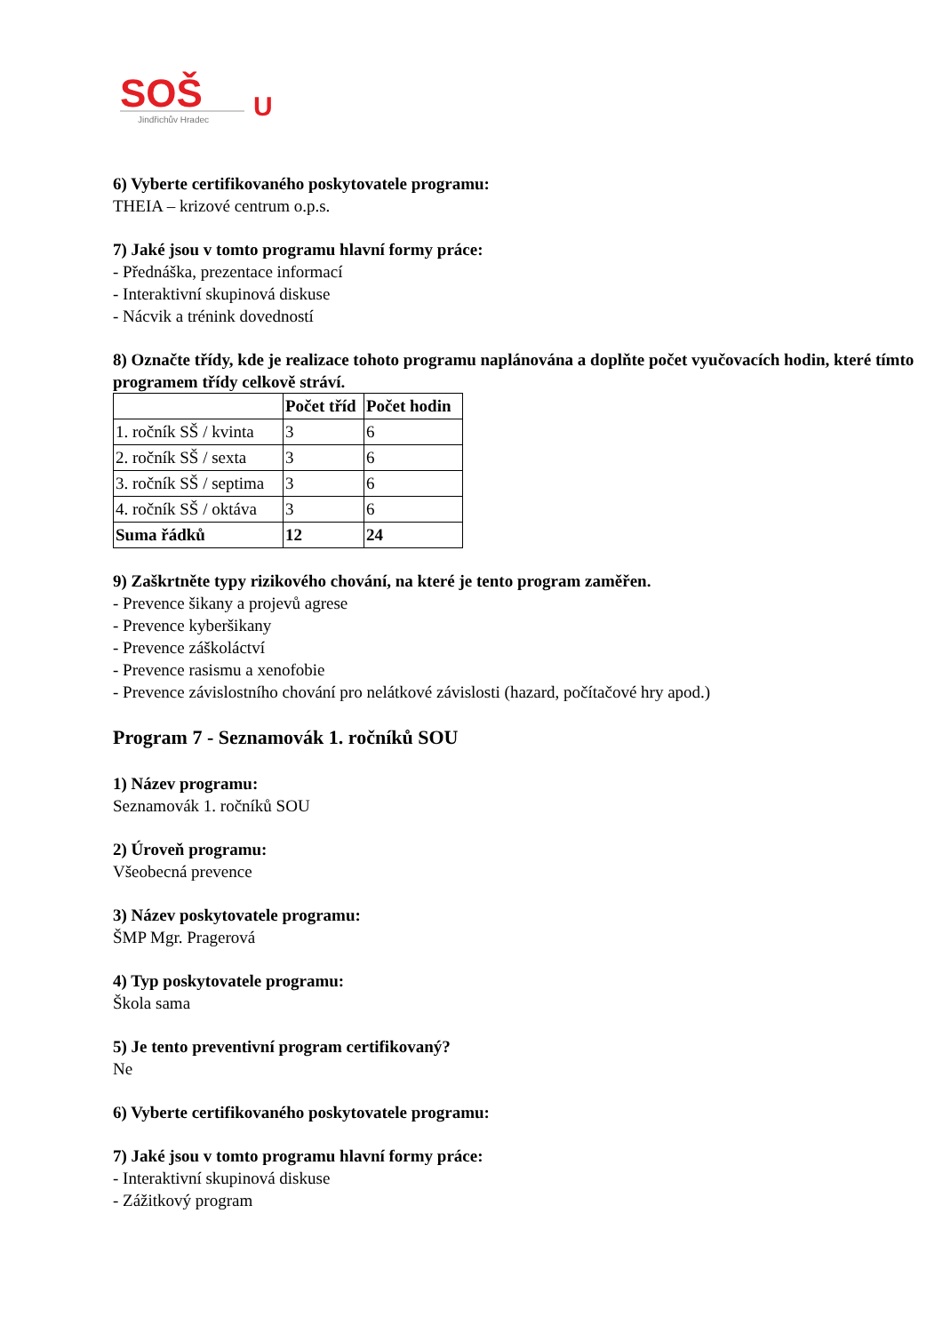SOŠ
U
Jindřichův Hradec
6) Vyberte certifikovaného poskytovatele programu:
THEIA – krizové centrum o.p.s.
7) Jaké jsou v tomto programu hlavní formy práce:
- Přednáška, prezentace informací
- Interaktivní skupinová diskuse
- Nácvik a trénink dovedností
8) Označte třídy, kde je realizace tohoto programu naplánována a doplňte počet vyučovacích hodin, které tímto programem třídy celkově stráví.
| | Počet tříd | Počet hodin |
| --- | --- | --- |
| 1. ročník SŠ / kvinta | 3 | 6 |
| 2. ročník SŠ / sexta | 3 | 6 |
| 3. ročník SŠ / septima | 3 | 6 |
| 4. ročník SŠ / oktáva | 3 | 6 |
| Suma řádků | 12 | 24 |
9) Zaškrtněte typy rizikového chování, na které je tento program zaměřen.
- Prevence šikany a projevů agrese
- Prevence kyberšikany
- Prevence záškoláctví
- Prevence rasismu a xenofobie
- Prevence závislostního chování pro nelátkové závislosti (hazard, počítačové hry apod.)
Program 7 - Seznamovák 1. ročníků SOU
1) Název programu:
Seznamovák 1. ročníků SOU
2) Úroveň programu:
Všeobecná prevence
3) Název poskytovatele programu:
ŠMP Mgr. Pragerová
4) Typ poskytovatele programu:
Škola sama
5) Je tento preventivní program certifikovaný?
Ne
6) Vyberte certifikovaného poskytovatele programu:
7) Jaké jsou v tomto programu hlavní formy práce:
- Interaktivní skupinová diskuse
- Zážitkový program